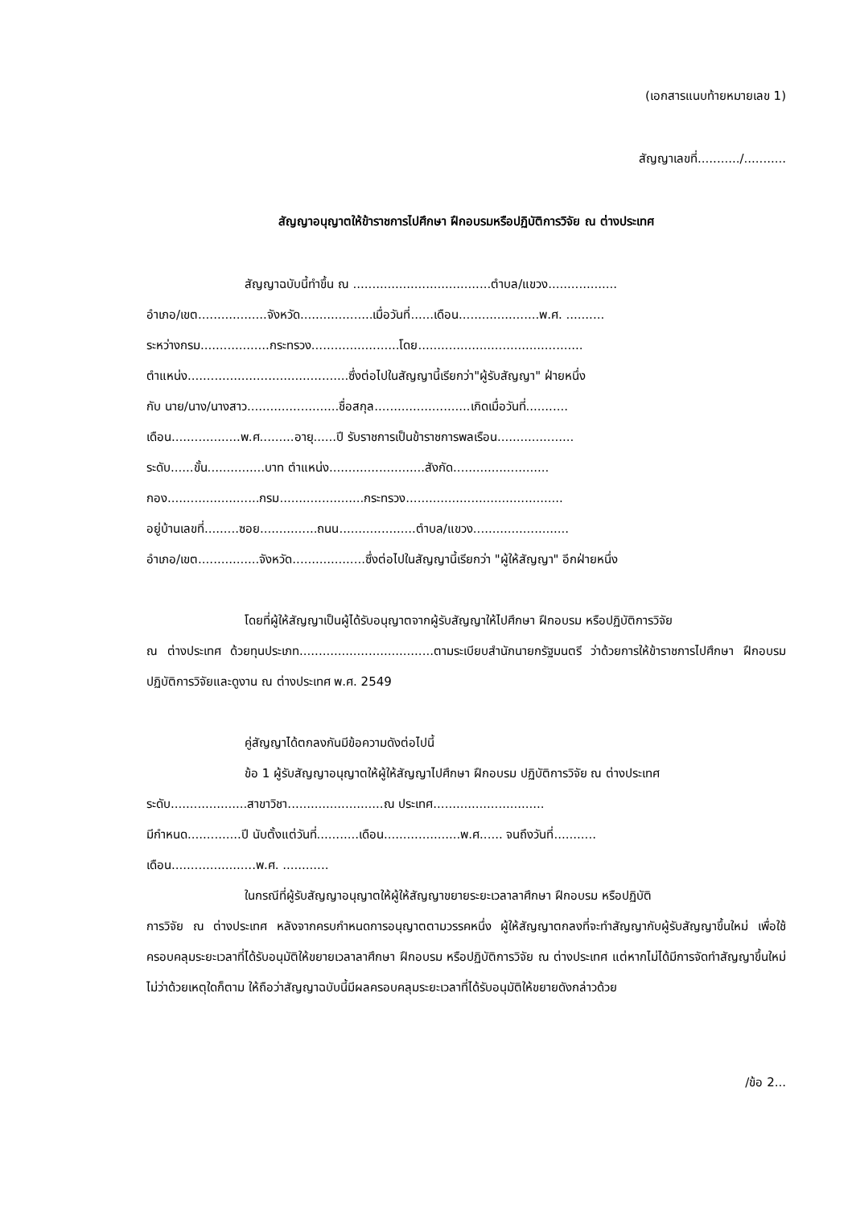(เอกสารแนบท้ายหมายเลข 1)
สัญญาเลขที่.........../...........
สัญญาอนุญาตให้ข้าราชการไปศึกษา ฝึกอบรมหรือปฏิบัติการวิจัย ณ ต่างประเทศ
สัญญาฉบับนี้ทำขึ้น ณ ....................................ตำบล/แขวง..................
อำเภอ/เขต..................จังหวัด...................เมื่อวันที่......เดือน.....................พ.ศ. ..........
ระหว่างกรม..................กระทรวง.......................โดย...........................................
ตำแหน่ง..........................................ซึ่งต่อไปในสัญญานี้เรียกว่า"ผู้รับสัญญา" ฝ่ายหนึ่ง
กับ นาย/นาง/นางสาว........................ชื่อสกุล.........................เกิดเมื่อวันที่...........
เดือน..................พ.ศ.........อายุ......ปี รับราชการเป็นข้าราชการพลเรือน....................
ระดับ......ขั้น...............บาท ตำแหน่ง.........................สังกัด.........................
กอง........................กรม......................กระทรวง.........................................
อยู่บ้านเลขที่.........ซอย...............ถนน....................ตำบล/แขวง.........................
อำเภอ/เขต................จังหวัด...................ซึ่งต่อไปในสัญญานี้เรียกว่า "ผู้ให้สัญญา" อีกฝ่ายหนึ่ง
โดยที่ผู้ให้สัญญาเป็นผู้ได้รับอนุญาตจากผู้รับสัญญาให้ไปศึกษา ฝึกอบรม หรือปฏิบัติการวิจัย
ณ ต่างประเทศ ด้วยทุนประเภท...................................ตามระเบียบสำนักนายกรัฐมนตรี ว่าด้วยการให้ข้าราชการไปศึกษา ฝึกอบรม ปฏิบัติการวิจัยและดูงาน ณ ต่างประเทศ พ.ศ. 2549
คู่สัญญาได้ตกลงกันมีข้อความดังต่อไปนี้
ข้อ 1 ผู้รับสัญญาอนุญาตให้ผู้ให้สัญญาไปศึกษา ฝึกอบรม ปฏิบัติการวิจัย ณ ต่างประเทศ
ระดับ....................สาขาวิชา.........................ณ ประเทศ.............................
มีกำหนด..............ปี นับตั้งแต่วันที่...........เดือน....................พ.ศ...... จนถึงวันที่...........
เดือน......................พ.ศ. ............
ในกรณีที่ผู้รับสัญญาอนุญาตให้ผู้ให้สัญญาขยายระยะเวลาลาศึกษา ฝึกอบรม หรือปฏิบัติ
การวิจัย ณ ต่างประเทศ หลังจากครบกำหนดการอนุญาตตามวรรคหนึ่ง ผู้ให้สัญญาตกลงที่จะทำสัญญากับผู้รับสัญญาขึ้นใหม่ เพื่อใช้ครอบคลุมระยะเวลาที่ได้รับอนุมัติให้ขยายเวลาลาศึกษา ฝึกอบรม หรือปฏิบัติการวิจัย ณ ต่างประเทศ แต่หากไม่ได้มีการจัดทำสัญญาขึ้นใหม่ ไม่ว่าด้วยเหตุใดก็ตาม ให้ถือว่าสัญญาฉบับนี้มีผลครอบคลุมระยะเวลาที่ได้รับอนุมัติให้ขยายดังกล่าวด้วย
/ข้อ 2...